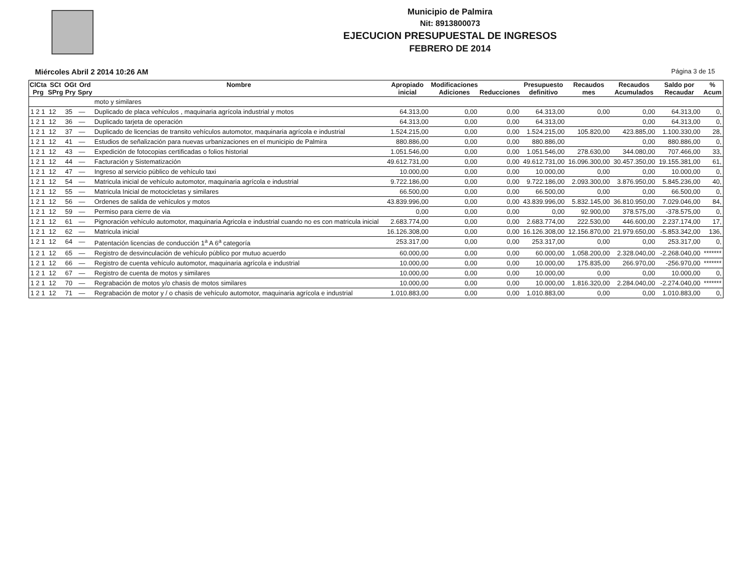Municipio de Palmira
Nit: 8913800073
EJECUCION PRESUPUESTAL DE INGRESOS
FEBRERO DE 2014
Miércoles Abril 2 2014 10:26 AM Página 3 de 15
| ClCta Prg | SCt SPrg | OGt Pry | Ord Spry | Nombre | Apropiado inicial | Modificaciones Adiciones | Reducciones | Presupuesto definitivo | Recaudos mes | Recaudos Acumulados | Saldo por Recaudar | % Acum |
| --- | --- | --- | --- | --- | --- | --- | --- | --- | --- | --- | --- | --- |
| | | | | moto y similares | | | | | | | | |
| 1 2 1 | 12 | 35 | — | Duplicado de placa vehículos , maquinaria agrícola industrial y motos | 64.313,00 | 0,00 | 0,00 | 64.313,00 | 0,00 | 0,00 | 64.313,00 | 0, |
| 1 2 1 | 12 | 36 | — | Duplicado tarjeta de operación | 64.313,00 | 0,00 | 0,00 | 64.313,00 | | 0,00 | 64.313,00 | 0, |
| 1 2 1 | 12 | 37 | — | Duplicado de licencias de transito vehículos automotor, maquinaria agrícola e industrial | 1.524.215,00 | 0,00 | 0,00 | 1.524.215,00 | 105.820,00 | 423.885,00 | 1.100.330,00 | 28, |
| 1 2 1 | 12 | 41 | — | Estudios de señalización para nuevas urbanizaciones en el municipio de Palmira | 880.886,00 | 0,00 | 0,00 | 880.886,00 | | 0,00 | 880.886,00 | 0, |
| 1 2 1 | 12 | 43 | — | Expedición de fotocopias certificadas o folios historial | 1.051.546,00 | 0,00 | 0,00 | 1.051.546,00 | 278.630,00 | 344.080,00 | 707.466,00 | 33, |
| 1 2 1 | 12 | 44 | — | Facturación y Sistematización | 49.612.731,00 | 0,00 | 0,00 | 49.612.731,00 | 16.096.300,00 | 30.457.350,00 | 19.155.381,00 | 61, |
| 1 2 1 | 12 | 47 | — | Ingreso al servicio público de vehículo taxi | 10.000,00 | 0,00 | 0,00 | 10.000,00 | 0,00 | 0,00 | 10.000,00 | 0, |
| 1 2 1 | 12 | 54 | — | Matricula inicial de vehículo automotor, maquinaria agrícola e industrial | 9.722.186,00 | 0,00 | 0,00 | 9.722.186,00 | 2.093.300,00 | 3.876.950,00 | 5.845.236,00 | 40, |
| 1 2 1 | 12 | 55 | — | Matricula Inicial de motocicletas y similares | 66.500,00 | 0,00 | 0,00 | 66.500,00 | 0,00 | 0,00 | 66.500,00 | 0, |
| 1 2 1 | 12 | 56 | — | Ordenes de salida de vehículos y motos | 43.839.996,00 | 0,00 | 0,00 | 43.839.996,00 | 5.832.145,00 | 36.810.950,00 | 7.029.046,00 | 84, |
| 1 2 1 | 12 | 59 | — | Permiso para cierre de via | 0,00 | 0,00 | 0,00 | 0,00 | 92.900,00 | 378.575,00 | -378.575,00 | 0, |
| 1 2 1 | 12 | 61 | — | Pignoración vehículo automotor, maquinaria Agricola e industrial cuando no es con matricula inicial | 2.683.774,00 | 0,00 | 0,00 | 2.683.774,00 | 222.530,00 | 446.600,00 | 2.237.174,00 | 17, |
| 1 2 1 | 12 | 62 | — | Matricula inicial | 16.126.308,00 | 0,00 | 0,00 | 16.126.308,00 | 12.156.870,00 | 21.979.650,00 | -5.853.342,00 | 136, |
| 1 2 1 | 12 | 64 | — | Patentación licencias de conducción 1<sup>a</sup> A 6<sup>a</sup> categoría | 253.317,00 | 0,00 | 0,00 | 253.317,00 | 0,00 | 0,00 | 253.317,00 | 0, |
| 1 2 1 | 12 | 65 | — | Registro de desvinculación de vehículo público por mutuo acuerdo | 60.000,00 | 0,00 | 0,00 | 60.000,00 | 1.058.200,00 | 2.328.040,00 | -2.268.040,00 | ******* |
| 1 2 1 | 12 | 66 | — | Registro de cuenta vehículo automotor, maquinaria agrícola e industrial | 10.000,00 | 0,00 | 0,00 | 10.000,00 | 175.835,00 | 266.970,00 | -256.970,00 | ******* |
| 1 2 1 | 12 | 67 | — | Registro de cuenta de motos y similares | 10.000,00 | 0,00 | 0,00 | 10.000,00 | 0,00 | 0,00 | 10.000,00 | 0, |
| 1 2 1 | 12 | 70 | — | Regrabación de motos y/o chasis de motos similares | 10.000,00 | 0,00 | 0,00 | 10.000,00 | 1.816.320,00 | 2.284.040,00 | -2.274.040,00 | ******* |
| 1 2 1 | 12 | 71 | — | Regrabación de motor y / o chasis de vehículo automotor, maquinaria agrícola e industrial | 1.010.883,00 | 0,00 | 0,00 | 1.010.883,00 | 0,00 | 0,00 | 1.010.883,00 | 0, |